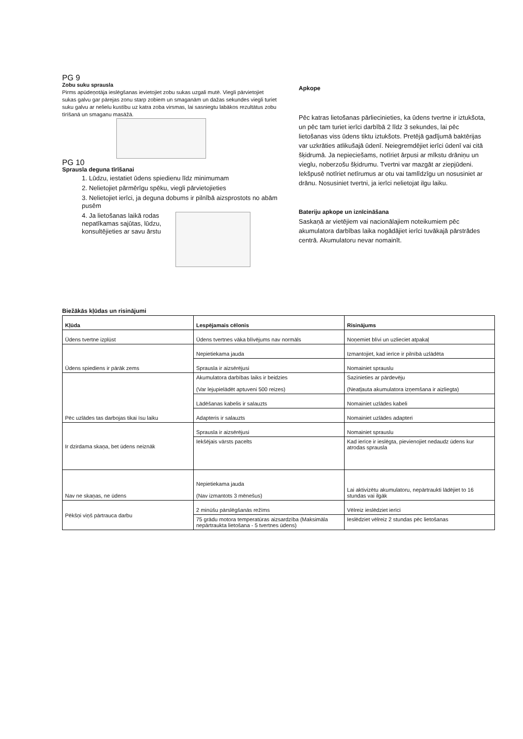PG 9
Zobu suku sprausla
Pirms apūdeņotāja ieslēgšanas ievietojiet zobu sukas uzgali mutē. Viegli pārvietojiet sukas galvu gar pārejas zonu starp zobiem un smaganām un dažas sekundes viegli turiet suku galvu ar nelielu kustību uz katra zoba virsmas, lai sasniegtu labākos rezultātus zobu tīrīšanā un smaganu masāžā.
PG 10
Sprausla deguna tīrīšanai
1. Lūdzu, iestatiet ūdens spiedienu līdz minimumam
2. Nelietojiet pārmērīgu spēku, viegli pārvietojieties
3. Nelietojiet ierīci, ja deguna dobums ir pilnībā aizsprostots no abām pusēm
4. Ja lietošanas laikā rodas nepatīkamas sajūtas, lūdzu, konsultējieties ar savu ārstu
Apkope
Pēc katras lietošanas pārliecinieties, ka ūdens tvertne ir iztukšota, un pēc tam turiet ierīci darbībā 2 līdz 3 sekundes, lai pēc lietošanas viss ūdens tiktu iztukšots. Pretējā gadījumā baktērijas var uzkrāties atlikušajā ūdenī. Neiegremdējiet ierīci ūdenī vai citā šķidrumā. Ja nepieciešams, notīriet ārpusi ar mīkstu drāniņu un vieglu, noberzošu šķidrumu. Tvertni var mazgāt ar ziepjūdeni. Iekšpusē notīriet netīrumus ar otu vai tamlīdzīgu un nosusiniet ar drānu. Nosusiniet tvertni, ja ierīci nelietojat ilgu laiku.
Bateriju apkope un iznīcināšana
Saskaņā ar vietējiem vai nacionālajiem noteikumiem pēc akumulatora darbības laika nogādājiet ierīci tuvākajā pārstrādes centrā. Akumulatoru nevar nomainīt.
Biežākās kļūdas un risinājumi
| Kļūda | Lespējamais cēlonis | Risinājums |
| --- | --- | --- |
| Ūdens tvertne izplūst | Ūdens tvertnes vāka blīvējums nav normāls | Noņemiet blīvi un uzlieciet atpakaļ |
| Ūdens spiediens ir pārāk zems | Nepietiekama jauda | Izmantojiet, kad ierīce ir pilnībā uzlādēta |
| | Sprausla ir aizsērējusi | Nomainiet sprauslu |
| Pēc uzlādes tas darbojas tikai īsu laiku | Akumulatora darbības laiks ir beidzies (Var lejupielādēt aptuveni 500 reizes) | Sazinieties ar pārdevēju (Neatļauta akumulatora izņemšana ir aizliegta) |
| | Lādēšanas kabelis ir salauzts | Nomainiet uzlādes kabeli |
| | Adapteris ir salauzts | Nomainiet uzlādes adapteri |
| Ir dzirdama skaņa, bet ūdens neiznāk | Sprausla ir aizsērējusi | Nomainiet sprauslu |
| | Iekšējais vārsts pacelts | Kad ierīce ir ieslēgta, pievienojiet nedaudz ūdens kur atrodas sprausla |
| Nav ne skaņas, ne ūdens | Nepietiekama jauda (Nav izmantots 3 mēnešus) | Lai aktivizētu akumulatoru, nepārtraukti lādējiet to 16 stundas vai ilgāk |
| Pēkšņi viņš pārtrauca darbu | 2 minūšu pārslēgšanās režīms | Vēlreiz ieslēdziet ierīci |
| | 75 grādu motora temperatūras aizsardzība (Maksimāla nepārtraukta lietošana - 5 tvertnes ūdens) | Ieslēdziet vēlreiz 2 stundas pēc lietošanas |